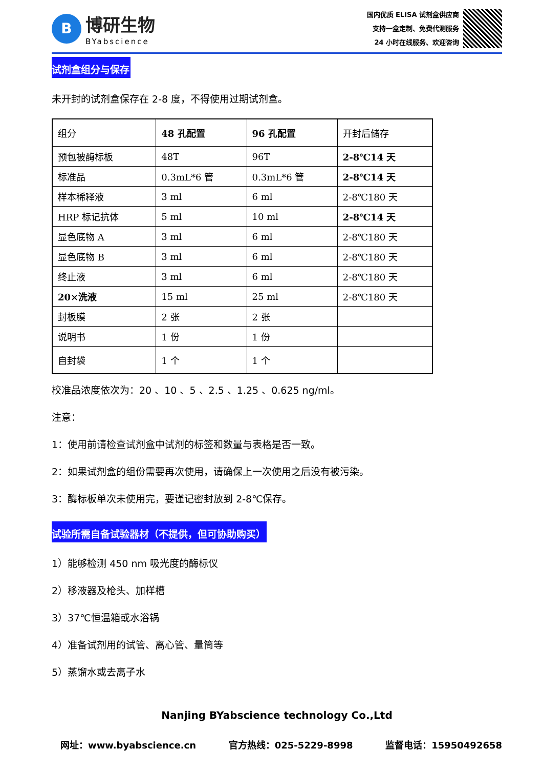B
博研生物
BYabscience
国内优质 ELISA 试剂盒供应商
支持一盒定制、免费代测服务
24 小时在线服务、欢迎咨询
试剂盒组分与保存
未开封的试剂盒保存在 2-8 度，不得使用过期试剂盒。
| 组分 | 48 孔配置 | 96 孔配置 | 开封后储存 |
| 预包被酶标板 | 48T | 96T | 2-8℃14 天 |
| 标准品 | 0.3mL*6 管 | 0.3mL*6 管 | 2-8℃14 天 |
| 样本稀释液 | 3 ml | 6 ml | 2-8℃180 天 |
| HRP 标记抗体 | 5 ml | 10 ml | 2-8℃14 天 |
| 显色底物 A | 3 ml | 6 ml | 2-8℃180 天 |
| 显色底物 B | 3 ml | 6 ml | 2-8℃180 天 |
| 终止液 | 3 ml | 6 ml | 2-8℃180 天 |
| 20×洗液 | 15 ml | 25 ml | 2-8℃180 天 |
| 封板膜 | 2 张 | 2 张 | |
| 说明书 | 1 份 | 1 份 | |
| 自封袋 | 1 个 | 1 个 | |
校准品浓度依次为：20 、10 、5 、2.5 、1.25 、0.625 ng/ml。
注意：
1：使用前请检查试剂盒中试剂的标签和数量与表格是否一致。
2：如果试剂盒的组份需要再次使用，请确保上一次使用之后没有被污染。
3：酶标板单次未使用完，要谨记密封放到 2-8℃保存。
试验所需自备试验器材（不提供，但可协助购买）
1）能够检测 450 nm 吸光度的酶标仪
2）移液器及枪头、加样槽
3）37℃恒温箱或水浴锅
4）准备试剂用的试管、离心管、量筒等
5）蒸馏水或去离子水
Nanjing BYabscience technology Co.,Ltd
网址：www.byabscience.cn 官方热线：025-5229-8998 监督电话：15950492658